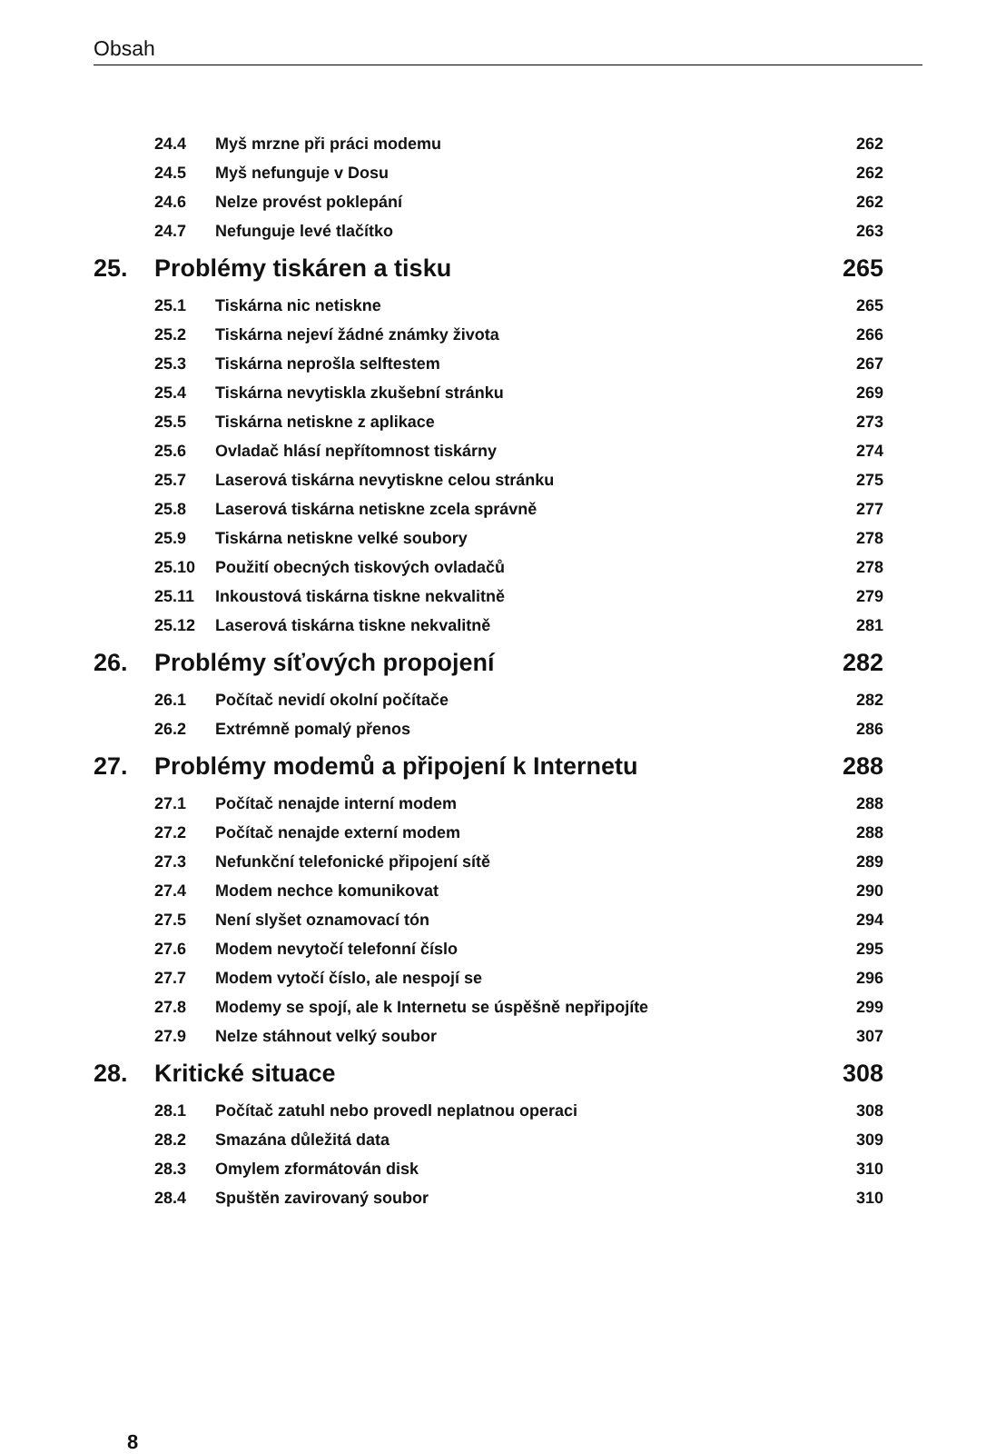Obsah
| | 24.4 | Myš mrzne při práci modemu | 262 |
| | 24.5 | Myš nefunguje v Dosu | 262 |
| | 24.6 | Nelze provést poklepání | 262 |
| | 24.7 | Nefunguje levé tlačítko | 263 |
| 25. | Problémy tiskáren a tisku | | 265 |
| | 25.1 | Tiskárna nic netiskne | 265 |
| | 25.2 | Tiskárna nejeví žádné známky života | 266 |
| | 25.3 | Tiskárna neprošla selftestem | 267 |
| | 25.4 | Tiskárna nevytiskla zkušební stránku | 269 |
| | 25.5 | Tiskárna netiskne z aplikace | 273 |
| | 25.6 | Ovladač hlásí nepřítomnost tiskárny | 274 |
| | 25.7 | Laserová tiskárna nevytiskne celou stránku | 275 |
| | 25.8 | Laserová tiskárna netiskne zcela správně | 277 |
| | 25.9 | Tiskárna netiskne velké soubory | 278 |
| | 25.10 | Použití obecných tiskových ovladačů | 278 |
| | 25.11 | Inkoustová tiskárna tiskne nekvalitně | 279 |
| | 25.12 | Laserová tiskárna tiskne nekvalitně | 281 |
| 26. | Problémy síťových propojení | | 282 |
| | 26.1 | Počítač nevidí okolní počítače | 282 |
| | 26.2 | Extrémně pomalý přenos | 286 |
| 27. | Problémy modemů a připojení k Internetu | | 288 |
| | 27.1 | Počítač nenajde interní modem | 288 |
| | 27.2 | Počítač nenajde externí modem | 288 |
| | 27.3 | Nefunkční telefonické připojení sítě | 289 |
| | 27.4 | Modem nechce komunikovat | 290 |
| | 27.5 | Není slyšet oznamovací tón | 294 |
| | 27.6 | Modem nevytočí telefonní číslo | 295 |
| | 27.7 | Modem vytočí číslo, ale nespojí se | 296 |
| | 27.8 | Modemy se spojí, ale k Internetu se úspěšně nepřipojíte | 299 |
| | 27.9 | Nelze stáhnout velký soubor | 307 |
| 28. | Kritické situace | | 308 |
| | 28.1 | Počítač zatuhl nebo provedl neplatnou operaci | 308 |
| | 28.2 | Smazána důležitá data | 309 |
| | 28.3 | Omylem zformátován disk | 310 |
| | 28.4 | Spuštěn zavirovaný soubor | 310 |
8